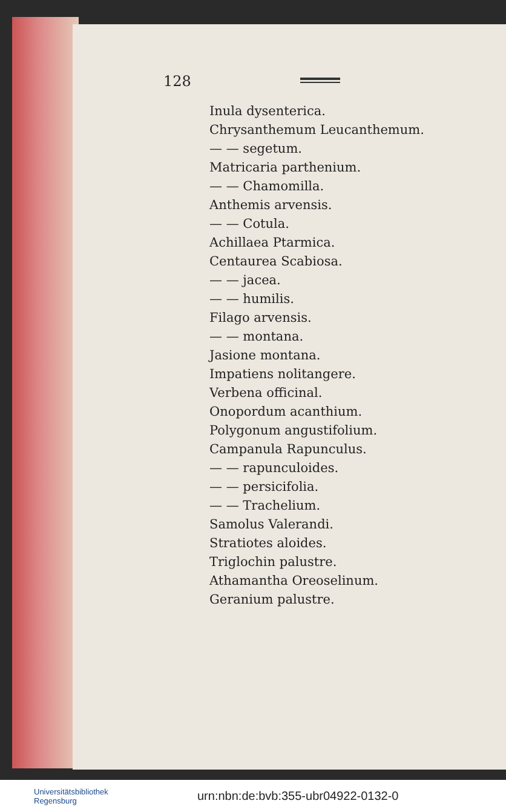128
Inula dysenterica.
Chrysanthemum Leucanthemum.
— — segetum.
Matricaria parthenium.
— — Chamomilla.
Anthemis arvensis.
— — Cotula.
Achillaea Ptarmica.
Centaurea Scabiosa.
— — jacea.
— — humilis.
Filago arvensis.
— — montana.
Jasione montana.
Impatiens nolitangere.
Verbena officinal.
Onopordum acanthium.
Polygonum angustifolium.
Campanula Rapunculus.
— — rapunculoides.
— — persicifolia.
— — Trachelium.
Samolus Valerandi.
Stratiotes aloides.
Triglochin palustre.
Athamantha Oreoselinum.
Geranium palustre.
Universitätsbibliothek
Regensburg
urn:nbn:de:bvb:355-ubr04922-0132-0